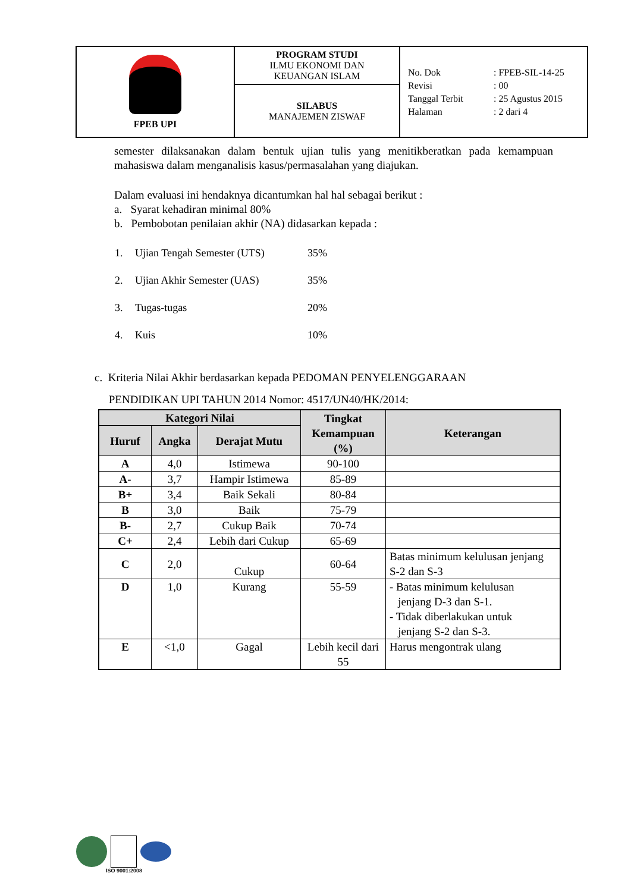| FPEB UPI | PROGRAM STUDI ILMU EKONOMI DAN KEUANGAN ISLAM | / No. Dok / : / FPEB-SIL-14-25 / / Revisi / : / 00 / / Tanggal Terbit / : / 25 Agustus 2015 / / Halaman / : / 2 dari 4 / |
| | SILABUS MANAJEMEN ZISWAF | |
semester dilaksanakan dalam bentuk ujian tulis yang menitikberatkan pada kemampuan mahasiswa dalam menganalisis kasus/permasalahan yang diajukan.
Dalam evaluasi ini hendaknya dicantumkan hal hal sebagai berikut :
a. Syarat kehadiran minimal 80%
b. Pembobotan penilaian akhir (NA) didasarkan kepada :
| 1. | Ujian Tengah Semester (UTS) | 35% |
| 2. | Ujian Akhir Semester (UAS) | 35% |
| 3. | Tugas-tugas | 20% |
| 4. | Kuis | 10% |
c. Kriteria Nilai Akhir berdasarkan kepada PEDOMAN PENYELENGGARAAN
PENDIDIKAN UPI TAHUN 2014 Nomor: 4517/UN40/HK/2014:
| Kategori Nilai | | | Tingkat Kemampuan (%) | Keterangan |
| --- | --- | --- | --- | --- |
| Huruf | Angka | Derajat Mutu | | |
| A | 4,0 | Istimewa | 90-100 | |
| A- | 3,7 | Hampir Istimewa | 85-89 | |
| B+ | 3,4 | Baik Sekali | 80-84 | |
| B | 3,0 | Baik | 75-79 | |
| B- | 2,7 | Cukup Baik | 70-74 | |
| C+ | 2,4 | Lebih dari Cukup | 65-69 | |
| C | 2,0 | Cukup | 60-64 | Batas minimum kelulusan jenjang S-2 dan S-3 |
| D | 1,0 | Kurang | 55-59 | - Batas minimum kelulusan jenjang D-3 dan S-1. - Tidak diberlakukan untuk jenjang S-2 dan S-3. |
| E | <1,0 | Gagal | Lebih kecil dari 55 | Harus mengontrak ulang |
ISO 9001:2008